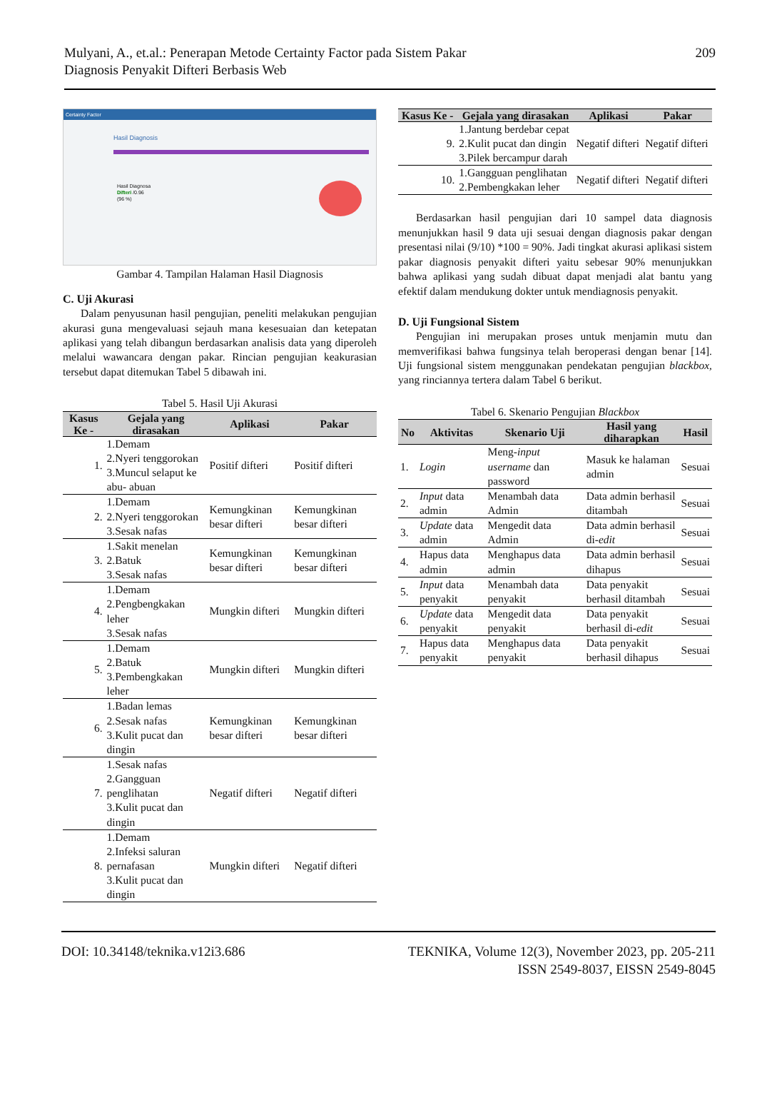Mulyani, A., et.al.: Penerapan Metode Certainty Factor pada Sistem Pakar
Diagnosis Penyakit Difteri Berbasis Web
209
Certainty Factor
Hasil Diagnosis
Hasil Diagnosa
Difteri /0.96
(96 %)
Gambar 4. Tampilan Halaman Hasil Diagnosis
C. Uji Akurasi
Dalam penyusunan hasil pengujian, peneliti melakukan pengujian akurasi guna mengevaluasi sejauh mana kesesuaian dan ketepatan aplikasi yang telah dibangun berdasarkan analisis data yang diperoleh melalui wawancara dengan pakar. Rincian pengujian keakurasian tersebut dapat ditemukan Tabel 5 dibawah ini.
Tabel 5. Hasil Uji Akurasi
| Kasus Ke - | Gejala yang dirasakan | Aplikasi | Pakar |
| --- | --- | --- | --- |
| 1. | 1.Demam 2.Nyeri tenggorokan 3.Muncul selaput ke abu- abuan | Positif difteri | Positif difteri |
| 2. | 1.Demam 2.Nyeri tenggorokan 3.Sesak nafas | Kemungkinan besar difteri | Kemungkinan besar difteri |
| 3. | 1.Sakit menelan 2.Batuk 3.Sesak nafas | Kemungkinan besar difteri | Kemungkinan besar difteri |
| 4. | 1.Demam 2.Pengbengkakan leher 3.Sesak nafas | Mungkin difteri | Mungkin difteri |
| 5. | 1.Demam 2.Batuk 3.Pembengkakan leher | Mungkin difteri | Mungkin difteri |
| 6. | 1.Badan lemas 2.Sesak nafas 3.Kulit pucat dan dingin | Kemungkinan besar difteri | Kemungkinan besar difteri |
| 7. | 1.Sesak nafas 2.Gangguan penglihatan 3.Kulit pucat dan dingin | Negatif difteri | Negatif difteri |
| 8. | 1.Demam 2.Infeksi saluran pernafasan 3.Kulit pucat dan dingin | Mungkin difteri | Negatif difteri |
| Kasus Ke - | Gejala yang dirasakan | Aplikasi | Pakar |
| --- | --- | --- | --- |
| 9. | 1.Jantung berdebar cepat 2.Kulit pucat dan dingin 3.Pilek bercampur darah | Negatif difteri | Negatif difteri |
| 10. | 1.Gangguan penglihatan 2.Pembengkakan leher | Negatif difteri | Negatif difteri |
Berdasarkan hasil pengujian dari 10 sampel data diagnosis menunjukkan hasil 9 data uji sesuai dengan diagnosis pakar dengan presentasi nilai (9/10) *100 = 90%. Jadi tingkat akurasi aplikasi sistem pakar diagnosis penyakit difteri yaitu sebesar 90% menunjukkan bahwa aplikasi yang sudah dibuat dapat menjadi alat bantu yang efektif dalam mendukung dokter untuk mendiagnosis penyakit.
D. Uji Fungsional Sistem
Pengujian ini merupakan proses untuk menjamin mutu dan memverifikasi bahwa fungsinya telah beroperasi dengan benar [14]. Uji fungsional sistem menggunakan pendekatan pengujian blackbox, yang rinciannya tertera dalam Tabel 6 berikut.
Tabel 6. Skenario Pengujian Blackbox
| No | Aktivitas | Skenario Uji | Hasil yang diharapkan | Hasil |
| --- | --- | --- | --- | --- |
| 1. | Login | Meng- input username dan password | Masuk ke halaman admin | Sesuai |
| 2. | Input data admin | Menambah data Admin | Data admin berhasil ditambah | Sesuai |
| 3. | Update data admin | Mengedit data Admin | Data admin berhasil di- edit | Sesuai |
| 4. | Hapus data admin | Menghapus data admin | Data admin berhasil dihapus | Sesuai |
| 5. | Input data penyakit | Menambah data penyakit | Data penyakit berhasil ditambah | Sesuai |
| 6. | Update data penyakit | Mengedit data penyakit | Data penyakit berhasil di- edit | Sesuai |
| 7. | Hapus data penyakit | Menghapus data penyakit | Data penyakit berhasil dihapus | Sesuai |
DOI: 10.34148/teknika.v12i3.686
TEKNIKA, Volume 12(3), November 2023, pp. 205-211
ISSN 2549-8037, EISSN 2549-8045